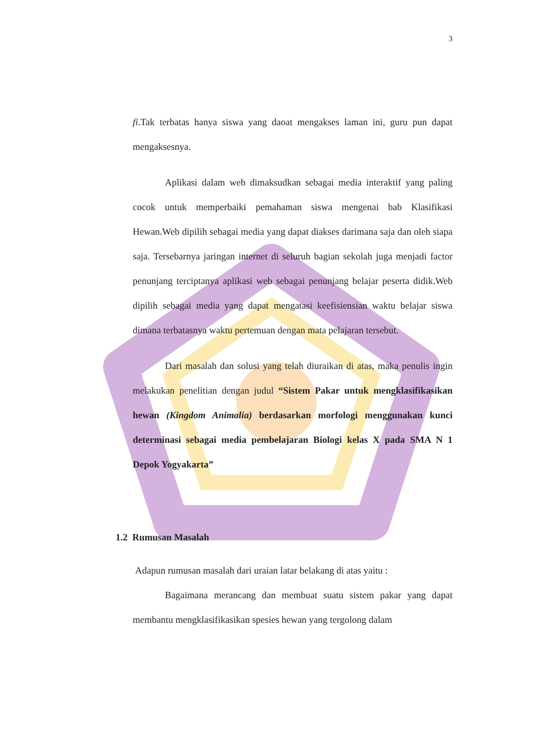3
fi.Tak terbatas hanya siswa yang daoat mengakses laman ini, guru pun dapat mengaksesnya.
Aplikasi dalam web dimaksudkan sebagai media interaktif yang paling cocok untuk memperbaiki pemahaman siswa mengenai bab Klasifikasi Hewan.Web dipilih sebagai media yang dapat diakses darimana saja dan oleh siapa saja. Tersebarnya jaringan internet di seluruh bagian sekolah juga menjadi factor penunjang terciptanya aplikasi web sebagai penunjang belajar peserta didik.Web dipilih sebagai media yang dapat mengatasi keefisiensian waktu belajar siswa dimana terbatasnya waktu pertemuan dengan mata pelajaran tersebut.
Dari masalah dan solusi yang telah diuraikan di atas, maka penulis ingin melakukan penelitian dengan judul “Sistem Pakar untuk mengklasifikasikan hewan (Kingdom Animalia) berdasarkan morfologi menggunakan kunci determinasi sebagai media pembelajaran Biologi kelas X pada SMA N 1 Depok Yogyakarta”
1.2 Rumusan Masalah
Adapun rumusan masalah dari uraian latar belakang di atas yaitu :
Bagaimana merancang dan membuat suatu sistem pakar yang dapat membantu mengklasifikasikan spesies hewan yang tergolong dalam